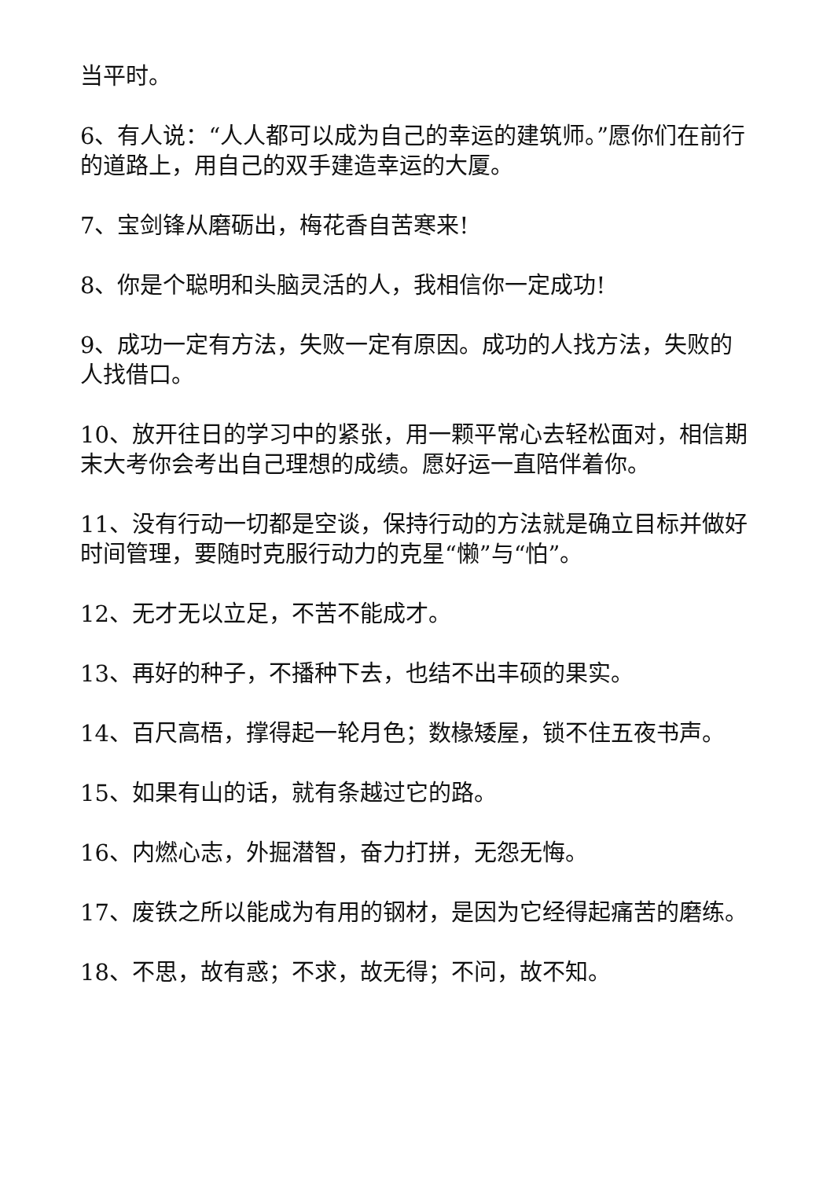当平时。
6、有人说：“人人都可以成为自己的幸运的建筑师。”愿你们在前行的道路上，用自己的双手建造幸运的大厦。
7、宝剑锋从磨砺出，梅花香自苦寒来!
8、你是个聪明和头脑灵活的人，我相信你一定成功!
9、成功一定有方法，失败一定有原因。成功的人找方法，失败的人找借口。
10、放开往日的学习中的紧张，用一颗平常心去轻松面对，相信期末大考你会考出自己理想的成绩。愿好运一直陪伴着你。
11、没有行动一切都是空谈，保持行动的方法就是确立目标并做好时间管理，要随时克服行动力的克星“懒”与“怕”。
12、无才无以立足，不苦不能成才。
13、再好的种子，不播种下去，也结不出丰硕的果实。
14、百尺高梧，撑得起一轮月色；数椽矮屋，锁不住五夜书声。
15、如果有山的话，就有条越过它的路。
16、内燃心志，外掘潜智，奋力打拼，无怨无悔。
17、废铁之所以能成为有用的钢材，是因为它经得起痛苦的磨练。
18、不思，故有惑；不求，故无得；不问，故不知。